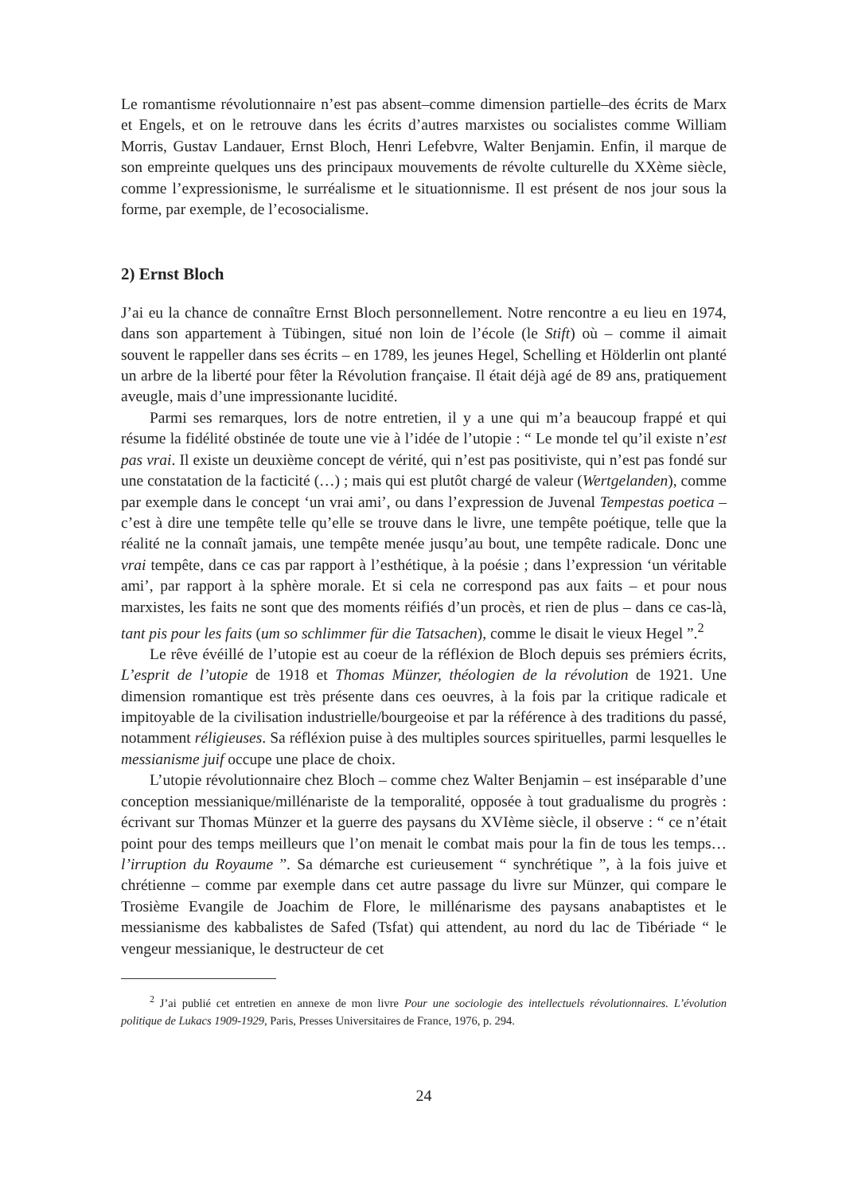Le romantisme révolutionnaire n’est pas absent–comme dimension partielle–des écrits de Marx et Engels, et on le retrouve dans les écrits d’autres marxistes ou socialistes comme William Morris, Gustav Landauer, Ernst Bloch, Henri Lefebvre, Walter Benjamin. Enfin, il marque de son empreinte quelques uns des principaux mouvements de révolte culturelle du XXème siècle, comme l’expressionisme, le surréalisme et le situationnisme. Il est présent de nos jour sous la forme, par exemple, de l’ecosocialisme.
2) Ernst Bloch
J’ai eu la chance de connaître Ernst Bloch personnellement. Notre rencontre a eu lieu en 1974, dans son appartement à Tübingen, situé non loin de l’école (le Stift) où – comme il aimait souvent le rappeller dans ses écrits – en 1789, les jeunes Hegel, Schelling et Hölderlin ont planté un arbre de la liberté pour fêter la Révolution française. Il était déjà agé de 89 ans, pratiquement aveugle, mais d’une impressionante lucidité.
Parmi ses remarques, lors de notre entretien, il y a une qui m’a beaucoup frappé et qui résume la fidélité obstinée de toute une vie à l’idée de l’utopie : “ Le monde tel qu’il existe n’est pas vrai. Il existe un deuxième concept de vérité, qui n’est pas positiviste, qui n’est pas fondé sur une constatation de la facticité (…) ; mais qui est plutôt chargé de valeur (Wertgelanden), comme par exemple dans le concept ‘un vrai ami’, ou dans l’expression de Juvenal Tempestas poetica – c’est à dire une tempête telle qu’elle se trouve dans le livre, une tempête poétique, telle que la réalité ne la connaît jamais, une tempête menée jusqu’au bout, une tempête radicale. Donc une vrai tempête, dans ce cas par rapport à l’esthétique, à la poésie ; dans l’expression ‘un véritable ami’, par rapport à la sphère morale. Et si cela ne correspond pas aux faits – et pour nous marxistes, les faits ne sont que des moments réifiés d’un procès, et rien de plus – dans ce cas-là, tant pis pour les faits (um so schlimmer für die Tatsachen), comme le disait le vieux Hegel ”.<sup>2</sup>
Le rêve évéillé de l’utopie est au coeur de la réfléxion de Bloch depuis ses prémiers écrits, L’esprit de l’utopie de 1918 et Thomas Münzer, théologien de la révolution de 1921. Une dimension romantique est très présente dans ces oeuvres, à la fois par la critique radicale et impitoyable de la civilisation industrielle/bourgeoise et par la référence à des traditions du passé, notamment réligieuses. Sa réfléxion puise à des multiples sources spirituelles, parmi lesquelles le messianisme juif occupe une place de choix.
L’utopie révolutionnaire chez Bloch – comme chez Walter Benjamin – est inséparable d’une conception messianique/millénariste de la temporalité, opposée à tout gradualisme du progrès : écrivant sur Thomas Münzer et la guerre des paysans du XVIème siècle, il observe : “ ce n’était point pour des temps meilleurs que l’on menait le combat mais pour la fin de tous les temps… l’irruption du Royaume ”. Sa démarche est curieusement “ synchrétique ”, à la fois juive et chrétienne – comme par exemple dans cet autre passage du livre sur Münzer, qui compare le Trosième Evangile de Joachim de Flore, le millénarisme des paysans anabaptistes et le messianisme des kabbalistes de Safed (Tsfat) qui attendent, au nord du lac de Tibériade “ le vengeur messianique, le destructeur de cet
<sup>2</sup> J’ai publié cet entretien en annexe de mon livre Pour une sociologie des intellectuels révolutionnaires. L’évolution politique de Lukacs 1909-1929, Paris, Presses Universitaires de France, 1976, p. 294.
24